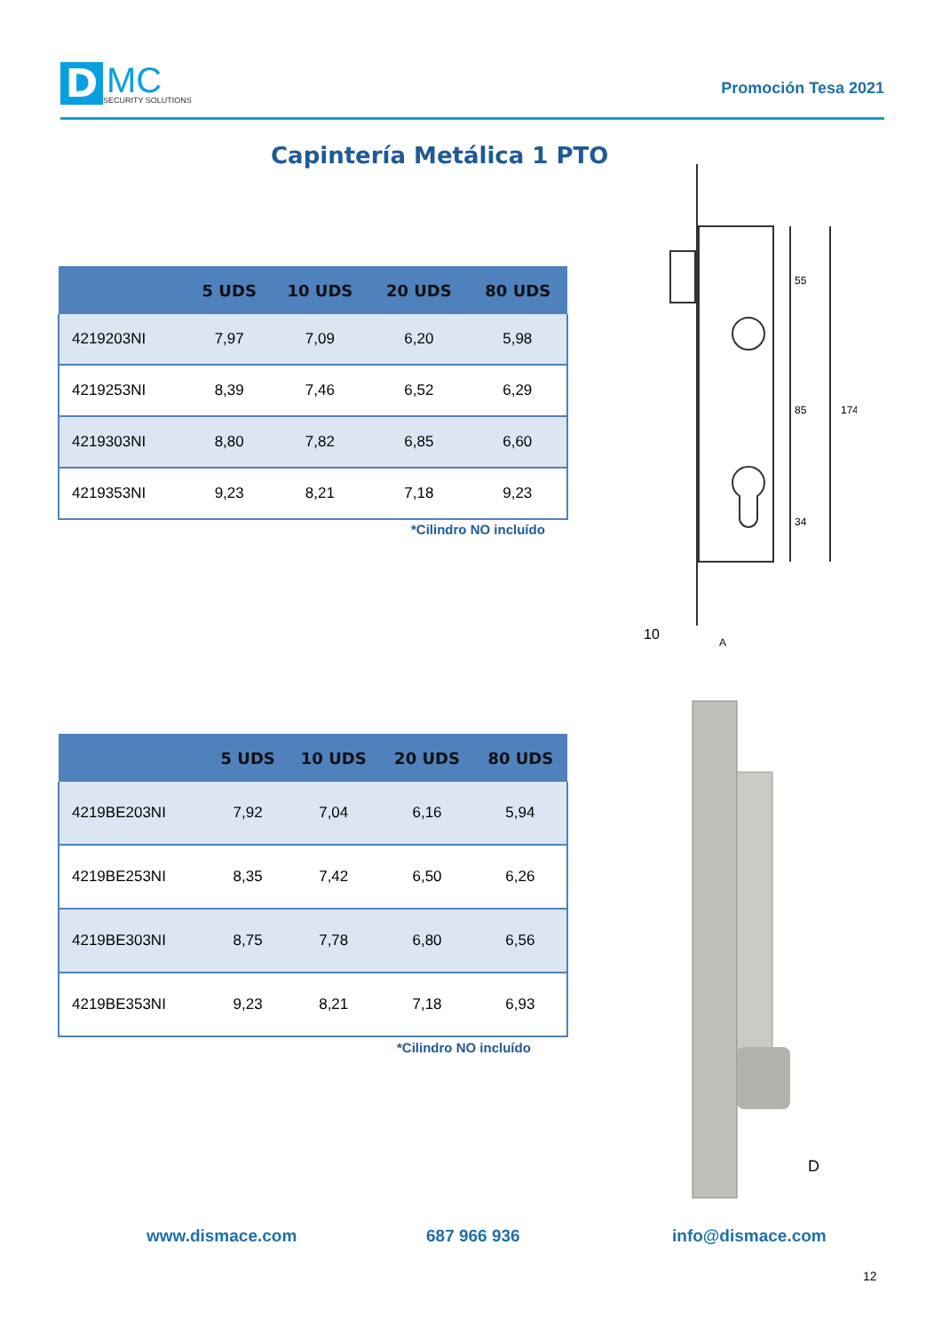D
MC
SECURITY SOLUTIONS
Promoción Tesa 2021
Capintería Metálica 1 PTO
| | 5 UDS | 10 UDS | 20 UDS | 80 UDS |
| --- | --- | --- | --- | --- |
| 4219203NI | 7,97 | 7,09 | 6,20 | 5,98 |
| 4219253NI | 8,39 | 7,46 | 6,52 | 6,29 |
| 4219303NI | 8,80 | 7,82 | 6,85 | 6,60 |
| 4219353NI | 9,23 | 8,21 | 7,18 | 9,23 |
*Cilindro NO incluído
55
85
174
34
10
A
| | 5 UDS | 10 UDS | 20 UDS | 80 UDS |
| --- | --- | --- | --- | --- |
| 4219BE203NI | 7,92 | 7,04 | 6,16 | 5,94 |
| 4219BE253NI | 8,35 | 7,42 | 6,50 | 6,26 |
| 4219BE303NI | 8,75 | 7,78 | 6,80 | 6,56 |
| 4219BE353NI | 9,23 | 8,21 | 7,18 | 6,93 |
*Cilindro NO incluído
D
www.dismace.com 687 966 936 info@dismace.com
12